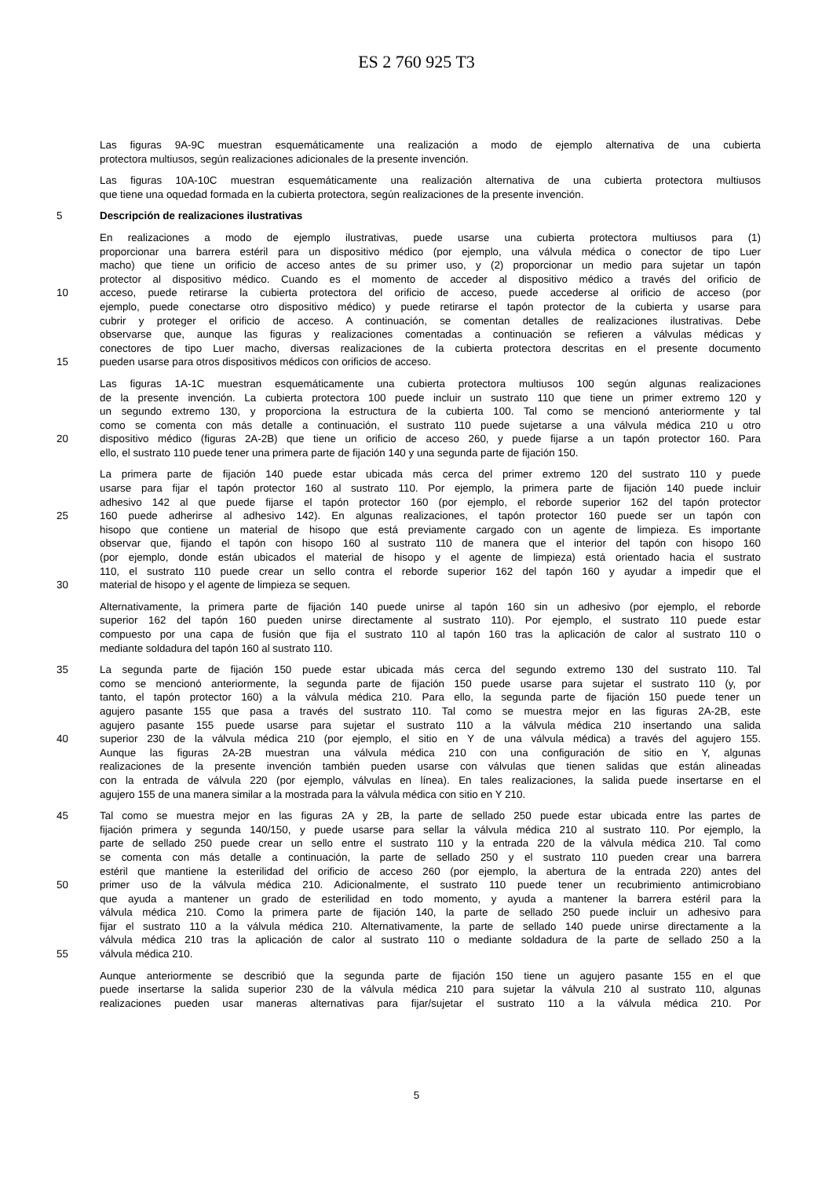ES 2 760 925 T3
Las figuras 9A-9C muestran esquemáticamente una realización a modo de ejemplo alternativa de una cubierta
protectora multiusos, según realizaciones adicionales de la presente invención.
Las figuras 10A-10C muestran esquemáticamente una realización alternativa de una cubierta protectora multiusos
que tiene una oquedad formada en la cubierta protectora, según realizaciones de la presente invención.
5 Descripción de realizaciones ilustrativas
En realizaciones a modo de ejemplo ilustrativas, puede usarse una cubierta protectora multiusos para (1)
proporcionar una barrera estéril para un dispositivo médico (por ejemplo, una válvula médica o conector de tipo Luer
macho) que tiene un orificio de acceso antes de su primer uso, y (2) proporcionar un medio para sujetar un tapón
protector al dispositivo médico. Cuando es el momento de acceder al dispositivo médico a través del orificio de
10 acceso, puede retirarse la cubierta protectora del orificio de acceso, puede accederse al orificio de acceso (por
ejemplo, puede conectarse otro dispositivo médico) y puede retirarse el tapón protector de la cubierta y usarse para
cubrir y proteger el orificio de acceso. A continuación, se comentan detalles de realizaciones ilustrativas. Debe
observarse que, aunque las figuras y realizaciones comentadas a continuación se refieren a válvulas médicas y
conectores de tipo Luer macho, diversas realizaciones de la cubierta protectora descritas en el presente documento
15 pueden usarse para otros dispositivos médicos con orificios de acceso.
Las figuras 1A-1C muestran esquemáticamente una cubierta protectora multiusos 100 según algunas realizaciones
de la presente invención. La cubierta protectora 100 puede incluir un sustrato 110 que tiene un primer extremo 120 y
un segundo extremo 130, y proporciona la estructura de la cubierta 100. Tal como se mencionó anteriormente y tal
como se comenta con más detalle a continuación, el sustrato 110 puede sujetarse a una válvula médica 210 u otro
20 dispositivo médico (figuras 2A-2B) que tiene un orificio de acceso 260, y puede fijarse a un tapón protector 160. Para
ello, el sustrato 110 puede tener una primera parte de fijación 140 y una segunda parte de fijación 150.
La primera parte de fijación 140 puede estar ubicada más cerca del primer extremo 120 del sustrato 110 y puede
usarse para fijar el tapón protector 160 al sustrato 110. Por ejemplo, la primera parte de fijación 140 puede incluir
adhesivo 142 al que puede fijarse el tapón protector 160 (por ejemplo, el reborde superior 162 del tapón protector
25 160 puede adherirse al adhesivo 142). En algunas realizaciones, el tapón protector 160 puede ser un tapón con
hisopo que contiene un material de hisopo que está previamente cargado con un agente de limpieza. Es importante
observar que, fijando el tapón con hisopo 160 al sustrato 110 de manera que el interior del tapón con hisopo 160
(por ejemplo, donde están ubicados el material de hisopo y el agente de limpieza) está orientado hacia el sustrato
110, el sustrato 110 puede crear un sello contra el reborde superior 162 del tapón 160 y ayudar a impedir que el
30 material de hisopo y el agente de limpieza se sequen.
Alternativamente, la primera parte de fijación 140 puede unirse al tapón 160 sin un adhesivo (por ejemplo, el reborde
superior 162 del tapón 160 pueden unirse directamente al sustrato 110). Por ejemplo, el sustrato 110 puede estar
compuesto por una capa de fusión que fija el sustrato 110 al tapón 160 tras la aplicación de calor al sustrato 110 o
mediante soldadura del tapón 160 al sustrato 110.
35 La segunda parte de fijación 150 puede estar ubicada más cerca del segundo extremo 130 del sustrato 110. Tal
como se mencionó anteriormente, la segunda parte de fijación 150 puede usarse para sujetar el sustrato 110 (y, por
tanto, el tapón protector 160) a la válvula médica 210. Para ello, la segunda parte de fijación 150 puede tener un
agujero pasante 155 que pasa a través del sustrato 110. Tal como se muestra mejor en las figuras 2A-2B, este
agujero pasante 155 puede usarse para sujetar el sustrato 110 a la válvula médica 210 insertando una salida
40 superior 230 de la válvula médica 210 (por ejemplo, el sitio en Y de una válvula médica) a través del agujero 155.
Aunque las figuras 2A-2B muestran una válvula médica 210 con una configuración de sitio en Y, algunas
realizaciones de la presente invención también pueden usarse con válvulas que tienen salidas que están alineadas
con la entrada de válvula 220 (por ejemplo, válvulas en línea). En tales realizaciones, la salida puede insertarse en el
agujero 155 de una manera similar a la mostrada para la válvula médica con sitio en Y 210.
45 Tal como se muestra mejor en las figuras 2A y 2B, la parte de sellado 250 puede estar ubicada entre las partes de
fijación primera y segunda 140/150, y puede usarse para sellar la válvula médica 210 al sustrato 110. Por ejemplo, la
parte de sellado 250 puede crear un sello entre el sustrato 110 y la entrada 220 de la válvula médica 210. Tal como
se comenta con más detalle a continuación, la parte de sellado 250 y el sustrato 110 pueden crear una barrera
estéril que mantiene la esterilidad del orificio de acceso 260 (por ejemplo, la abertura de la entrada 220) antes del
50 primer uso de la válvula médica 210. Adicionalmente, el sustrato 110 puede tener un recubrimiento antimicrobiano
que ayuda a mantener un grado de esterilidad en todo momento, y ayuda a mantener la barrera estéril para la
válvula médica 210. Como la primera parte de fijación 140, la parte de sellado 250 puede incluir un adhesivo para
fijar el sustrato 110 a la válvula médica 210. Alternativamente, la parte de sellado 140 puede unirse directamente a la
válvula médica 210 tras la aplicación de calor al sustrato 110 o mediante soldadura de la parte de sellado 250 a la
55 válvula médica 210.
Aunque anteriormente se describió que la segunda parte de fijación 150 tiene un agujero pasante 155 en el que
puede insertarse la salida superior 230 de la válvula médica 210 para sujetar la válvula 210 al sustrato 110, algunas
realizaciones pueden usar maneras alternativas para fijar/sujetar el sustrato 110 a la válvula médica 210. Por
5